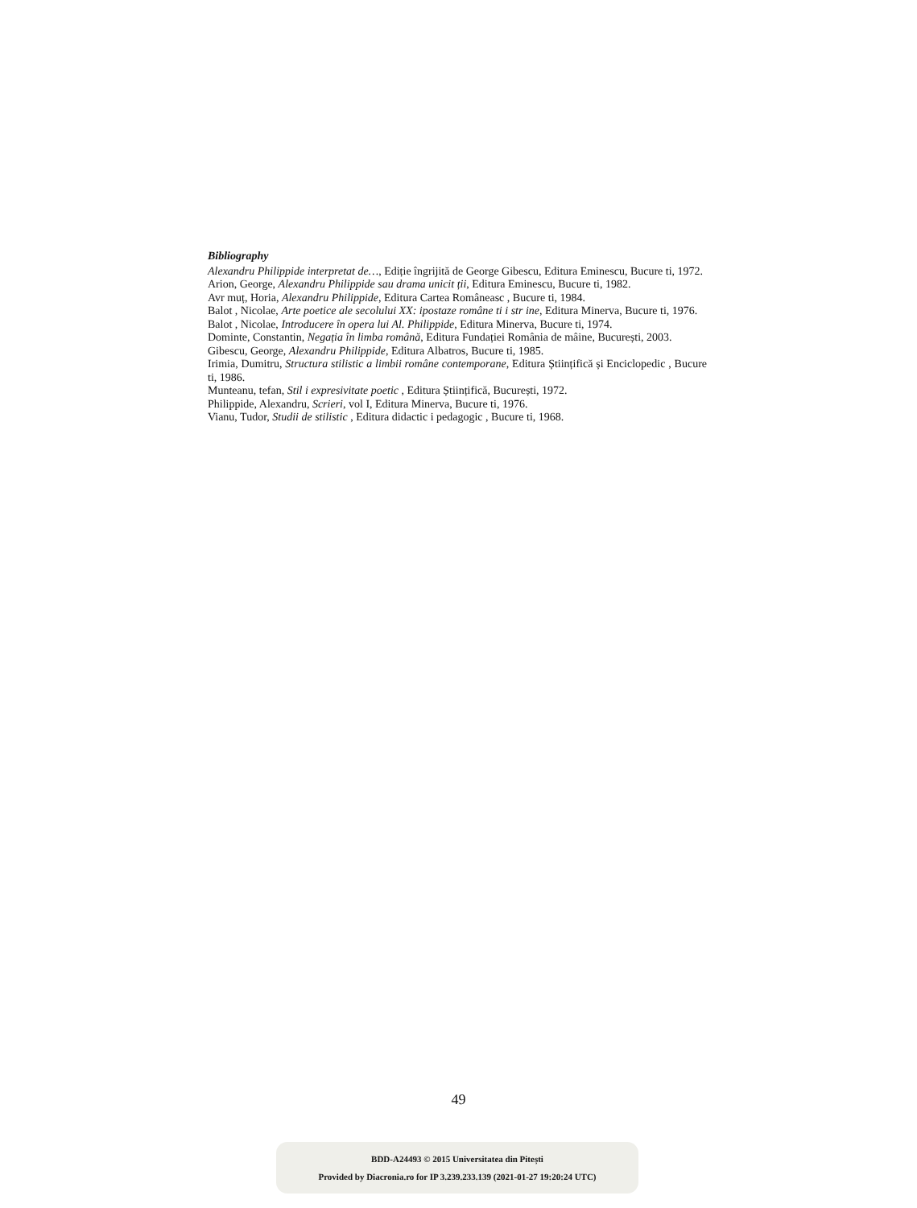Bibliography
Alexandru Philippide interpretat de…, Ediție îngrijită de George Gibescu, Editura Eminescu, Bucure ti, 1972.
Arion, George, Alexandru Philippide sau drama unicit ții, Editura Eminescu, Bucure ti, 1982.
Avr muț, Horia, Alexandru Philippide, Editura Cartea Româneasc , Bucure ti, 1984.
Balot , Nicolae, Arte poetice ale secolului XX: ipostaze române ti i str ine, Editura Minerva, Bucure ti, 1976.
Balot , Nicolae, Introducere în opera lui Al. Philippide, Editura Minerva, Bucure ti, 1974.
Dominte, Constantin, Negația în limba română, Editura Fundației România de mâine, București, 2003.
Gibescu, George, Alexandru Philippide, Editura Albatros, Bucure ti, 1985.
Irimia, Dumitru, Structura stilistic a limbii române contemporane, Editura Științifică și Enciclopedic , Bucure ti, 1986.
Munteanu, tefan, Stil i expresivitate poetic , Editura Științifică, București, 1972.
Philippide, Alexandru, Scrieri, vol I, Editura Minerva, Bucure ti, 1976.
Vianu, Tudor, Studii de stilistic , Editura didactic i pedagogic , Bucure ti, 1968.
49
BDD-A24493 © 2015 Universitatea din Pitești
Provided by Diacronia.ro for IP 3.239.233.139 (2021-01-27 19:20:24 UTC)